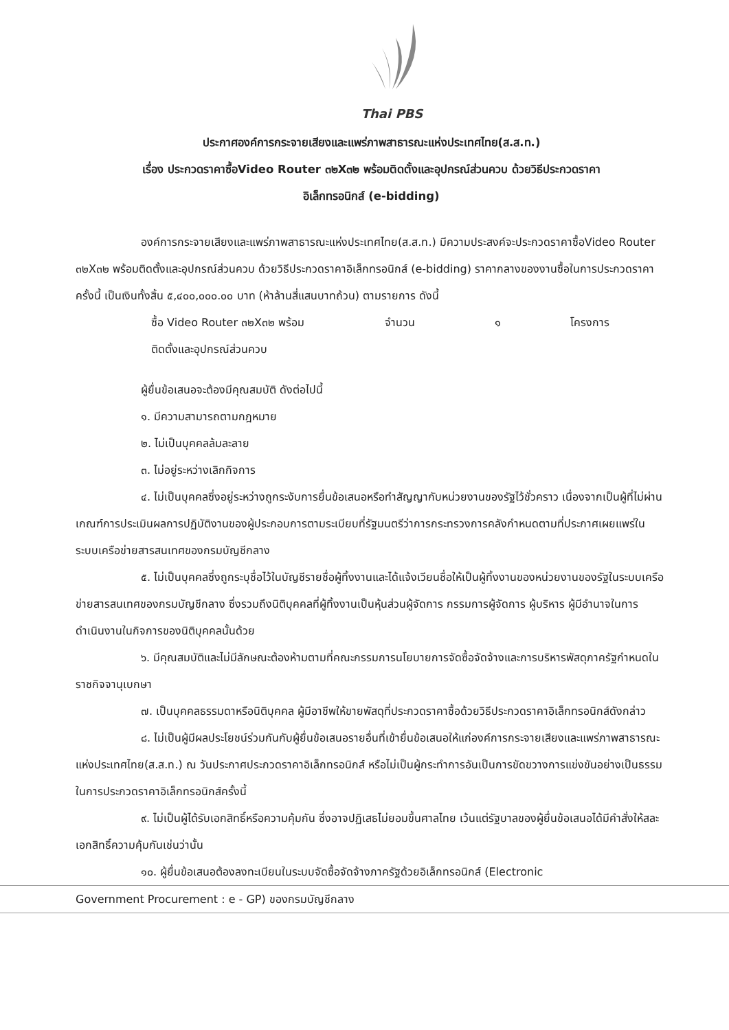Thai PBS
ประกาศองค์การกระจายเสียงและแพร่ภาพสาธารณะแห่งประเทศไทย(ส.ส.ท.)
เรื่อง ประกวดราคาซื้อVideo Router ๓๒X๓๒ พร้อมติดตั้งและอุปกรณ์ส่วนควบ ด้วยวิธีประกวดราคา
อิเล็กทรอนิกส์ (e-bidding)
องค์การกระจายเสียงและแพร่ภาพสาธารณะแห่งประเทศไทย(ส.ส.ท.) มีความประสงค์จะประกวดราคาซื้อVideo Router ๓๒X๓๒ พร้อมติดตั้งและอุปกรณ์ส่วนควบ ด้วยวิธีประกวดราคาอิเล็กทรอนิกส์ (e-bidding) ราคากลางของงานซื้อในการประกวดราคาครั้งนี้ เป็นเงินทั้งสิ้น ๕,๔๐๐,๐๐๐.๐๐ บาท (ห้าล้านสี่แสนบาทถ้วน) ตามรายการ ดังนี้
ซื้อ Video Router ๓๒X๓๒ พร้อม
ติดตั้งและอุปกรณ์ส่วนควบ จำนวน ๑ โครงการ
ผู้ยื่นข้อเสนอจะต้องมีคุณสมบัติ ดังต่อไปนี้
๑. มีความสามารถตามกฎหมาย
๒. ไม่เป็นบุคคลล้มละลาย
๓. ไม่อยู่ระหว่างเลิกกิจการ
๔. ไม่เป็นบุคคลซึ่งอยู่ระหว่างถูกระงับการยื่นข้อเสนอหรือทำสัญญากับหน่วยงานของรัฐไว้ชั่วคราว เนื่องจากเป็นผู้ที่ไม่ผ่านเกณฑ์การประเมินผลการปฏิบัติงานของผู้ประกอบการตามระเบียบที่รัฐมนตรีว่าการกระทรวงการคลังกำหนดตามที่ประกาศเผยแพร่ในระบบเครือข่ายสารสนเทศของกรมบัญชีกลาง
๕. ไม่เป็นบุคคลซึ่งถูกระบุชื่อไว้ในบัญชีรายชื่อผู้ทิ้งงานและได้แจ้งเวียนชื่อให้เป็นผู้ทิ้งงานของหน่วยงานของรัฐในระบบเครือข่ายสารสนเทศของกรมบัญชีกลาง ซึ่งรวมถึงนิติบุคคลที่ผู้ทิ้งงานเป็นหุ้นส่วนผู้จัดการ กรรมการผู้จัดการ ผู้บริหาร ผู้มีอำนาจในการดำเนินงานในกิจการของนิติบุคคลนั้นด้วย
๖. มีคุณสมบัติและไม่มีลักษณะต้องห้ามตามที่คณะกรรมการนโยบายการจัดซื้อจัดจ้างและการบริหารพัสดุภาครัฐกำหนดในราชกิจจานุเบกษา
๗. เป็นบุคคลธรรมดาหรือนิติบุคคล ผู้มีอาชีพให้ขายพัสดุที่ประกวดราคาซื้อด้วยวิธีประกวดราคาอิเล็กทรอนิกส์ดังกล่าว
๘. ไม่เป็นผู้มีผลประโยชน์ร่วมกันกับผู้ยื่นข้อเสนอรายอื่นที่เข้ายื่นข้อเสนอให้แก่องค์การกระจายเสียงและแพร่ภาพสาธารณะแห่งประเทศไทย(ส.ส.ท.) ณ วันประกาศประกวดราคาอิเล็กทรอนิกส์ หรือไม่เป็นผู้กระทำการอันเป็นการขัดขวางการแข่งขันอย่างเป็นธรรมในการประกวดราคาอิเล็กทรอนิกส์ครั้งนี้
๙. ไม่เป็นผู้ได้รับเอกสิทธิ์หรือความคุ้มกัน ซึ่งอาจปฏิเสธไม่ยอมขึ้นศาลไทย เว้นแต่รัฐบาลของผู้ยื่นข้อเสนอได้มีคำสั่งให้สละเอกสิทธิ์ความคุ้มกันเช่นว่านั้น
๑๐. ผู้ยื่นข้อเสนอต้องลงทะเบียนในระบบจัดซื้อจัดจ้างภาครัฐด้วยอิเล็กทรอนิกส์ (Electronic
Government Procurement : e - GP) ของกรมบัญชีกลาง